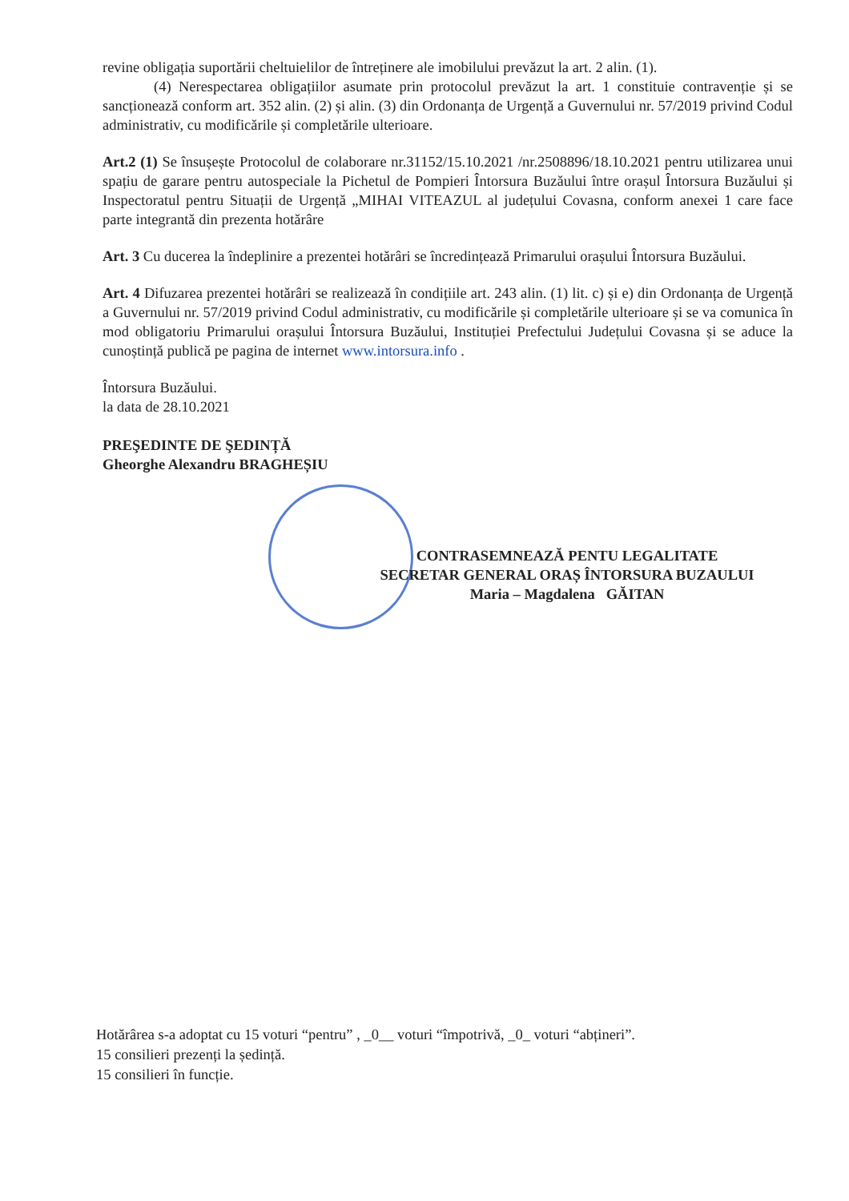revine obligația suportării cheltuielilor de întreținere ale imobilului prevăzut la art. 2 alin. (1).
(4) Nerespectarea obligațiilor asumate prin protocolul prevăzut la art. 1 constituie contravenție și se sancționează conform art. 352 alin. (2) și alin. (3) din Ordonanța de Urgență a Guvernului nr. 57/2019 privind Codul administrativ, cu modificările și completările ulterioare.
Art.2 (1) Se însușește Protocolul de colaborare nr.31152/15.10.2021 /nr.2508896/18.10.2021 pentru utilizarea unui spațiu de garare pentru autospeciale la Pichetul de Pompieri Întorsura Buzăului între orașul Întorsura Buzăului și Inspectoratul pentru Situații de Urgență „MIHAI VITEAZUL al județului Covasna, conform anexei 1 care face parte integrantă din prezenta hotărâre
Art. 3 Cu ducerea la îndeplinire a prezentei hotărâri se încredințează Primarului orașului Întorsura Buzăului.
Art. 4 Difuzarea prezentei hotărâri se realizează în condițiile art. 243 alin. (1) lit. c) și e) din Ordonanța de Urgență a Guvernului nr. 57/2019 privind Codul administrativ, cu modificările și completările ulterioare și se va comunica în mod obligatoriu Primarului orașului Întorsura Buzăului, Instituției Prefectului Județului Covasna și se aduce la cunoștință publică pe pagina de internet www.intorsura.info .
Întorsura Buzăului.
la data de 28.10.2021
PREŞEDINTE DE ŞEDINȚĂ
Gheorghe Alexandru BRAGHEȘIU
CONTRASEMNEAZĂ PENTU LEGALITATE
SECRETAR GENERAL ORAȘ ÎNTORSURA BUZAULUI
Maria – Magdalena GĂITAN
Hotărârea s-a adoptat cu 15 voturi “pentru” , _0__ voturi “împotrivă, _0_ voturi “abțineri”.
15 consilieri prezenți la ședință.
15 consilieri în funcție.